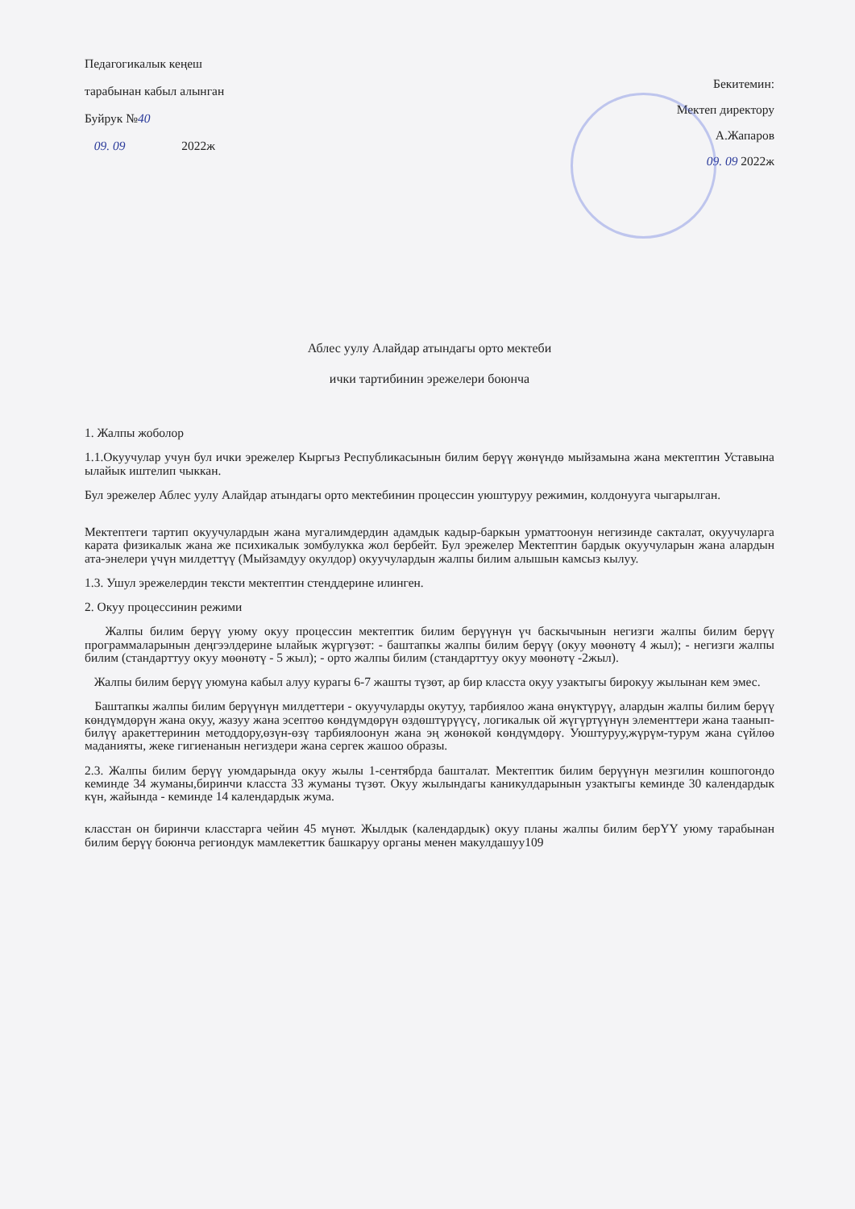Педагогикалык кеңеш
тарабынан кабыл алынган
Буйрук №40
09. 09 2022ж
Бекитемин:
Мектеп директору
А.Жапаров
09. 09 2022ж
Аблес уулу Алайдар атындагы орто мектеби
ички тартибинин эрежелери боюнча
1. Жалпы жоболор
1.1.Окуучулар учун бул ички эрежелер Кыргыз Республикасынын билим берүү жөнүндө мыйзамына жана мектептин Уставына ылайык иштелип чыккан.
Бул эрежелер Аблес уулу Алайдар атындагы орто мектебинин процессин уюштуруу режимин, колдонууга чыгарылган.
Мектептеги тартип окуучулардын жана мугалимдердин адамдык кадыр-баркын урматтоонун негизинде сакталат, окуучуларга карата физикалык жана же психикалык зомбулукка жол бербейт. Бул эрежелер Мектептин бардык окуучуларын жана алардын ата-энелери үчүн милдеттүү (Мыйзамдуу окулдор) окуучулардын жалпы билим алышын камсыз кылуу.
1.3. Ушул эрежелердин тексти мектептин стенддерине илинген.
2. Окуу процессинин режими
Жалпы билим берүү уюму окуу процессин мектептик билим берүүнүн үч баскычынын негизги жалпы билим берүү программаларынын деңгээлдерине ылайык жүргүзөт: - баштапкы жалпы билим берүү (окуу мөөнөтү 4 жыл); - негизги жалпы билим (стандарттуу окуу мөөнөтү - 5 жыл); - орто жалпы билим (стандарттуу окуу мөөнөтү -2жыл).
Жалпы билим берүү уюмуна кабыл алуу курагы 6-7 жашты түзөт, ар бир класста окуу узактыгы бирокуу жылынан кем эмес.
Баштапкы жалпы билим берүүнүн милдеттери - окуучуларды окутуу, тарбиялоо жана өнүктүрүү, алардын жалпы билим берүү көндүмдөрүн жана окуу, жазуу жана эсептөө көндүмдөрүн өздөштүрүүсү, логикалык ой жүгүртүүнүн элементтери жана таанып-билүү аракеттеринин методдору,өзүн-өзү тарбиялоонун жана эң жөнөкөй көндүмдөрү. Уюштуруу,жүрүм-турум жана сүйлөө маданияты, жеке гигиенанын негиздери жана сергек жашоо образы.
2.3. Жалпы билим берүү уюмдарында окуу жылы 1-сентябрда башталат. Мектептик билим берүүнүн мезгилин кошпогондо кеминде 34 жуманы,биринчи класста 33 жуманы түзөт. Окуу жылындагы каникулдарынын узактыгы кеминде 30 календардык күн, жайында - кеминде 14 календардык жума.
класстан он биринчи класстарга чейин 45 мүнөт. Жылдык (календардык) окуу планы жалпы билим берҮҮ уюму тарабынан билим берүү боюнча региондук мамлекеттик башкаруу органы менен макулдашуу109